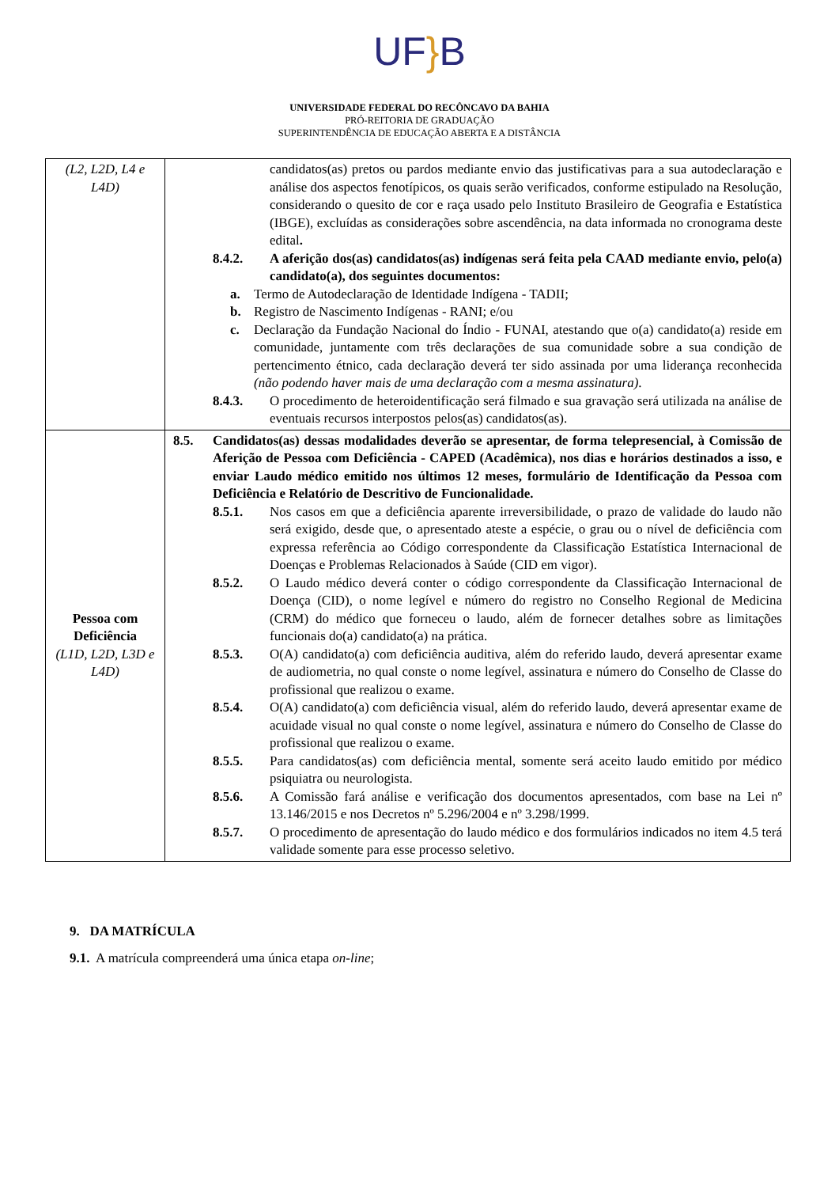UF}B
UNIVERSIDADE FEDERAL DO RECÔNCAVO DA BAHIA
PRÓ-REITORIA DE GRADUAÇÃO
SUPERINTENDÊNCIA DE EDUCAÇÃO ABERTA E A DISTÂNCIA
| (L2, L2D, L4 e L4D) | candidatos(as) pretos ou pardos mediante envio das justificativas para a sua autodeclaração e análise dos aspectos fenotípicos, os quais serão verificados, conforme estipulado na Resolução, considerando o quesito de cor e raça usado pelo Instituto Brasileiro de Geografia e Estatística (IBGE), excluídas as considerações sobre ascendência, na data informada no cronograma deste edital . 8.4.2. A aferição dos(as) candidatos(as) indígenas será feita pela CAAD mediante envio, pelo(a) candidato(a), dos seguintes documentos: a. Termo de Autodeclaração de Identidade Indígena - TADII; b. Registro de Nascimento Indígenas - RANI; e/ou c. Declaração da Fundação Nacional do Índio - FUNAI, atestando que o(a) candidato(a) reside em comunidade, juntamente com três declarações de sua comunidade sobre a sua condição de pertencimento étnico, cada declaração deverá ter sido assinada por uma liderança reconhecida (não podendo haver mais de uma declaração com a mesma assinatura) . 8.4.3. O procedimento de heteroidentificação será filmado e sua gravação será utilizada na análise de eventuais recursos interpostos pelos(as) candidatos(as). |
| Pessoa com Deficiência (L1D, L2D, L3D e L4D) | 8.5. Candidatos(as) dessas modalidades deverão se apresentar, de forma telepresencial, à Comissão de Aferição de Pessoa com Deficiência - CAPED (Acadêmica), nos dias e horários destinados a isso, e enviar Laudo médico emitido nos últimos 12 meses, formulário de Identificação da Pessoa com Deficiência e Relatório de Descritivo de Funcionalidade. 8.5.1. Nos casos em que a deficiência aparente irreversibilidade, o prazo de validade do laudo não será exigido, desde que, o apresentado ateste a espécie, o grau ou o nível de deficiência com expressa referência ao Código correspondente da Classificação Estatística Internacional de Doenças e Problemas Relacionados à Saúde (CID em vigor). 8.5.2. O Laudo médico deverá conter o código correspondente da Classificação Internacional de Doença (CID), o nome legível e número do registro no Conselho Regional de Medicina (CRM) do médico que forneceu o laudo, além de fornecer detalhes sobre as limitações funcionais do(a) candidato(a) na prática. 8.5.3. O(A) candidato(a) com deficiência auditiva, além do referido laudo, deverá apresentar exame de audiometria, no qual conste o nome legível, assinatura e número do Conselho de Classe do profissional que realizou o exame. 8.5.4. O(A) candidato(a) com deficiência visual, além do referido laudo, deverá apresentar exame de acuidade visual no qual conste o nome legível, assinatura e número do Conselho de Classe do profissional que realizou o exame. 8.5.5. Para candidatos(as) com deficiência mental, somente será aceito laudo emitido por médico psiquiatra ou neurologista. 8.5.6. A Comissão fará análise e verificação dos documentos apresentados, com base na Lei nº 13.146/2015 e nos Decretos nº 5.296/2004 e nº 3.298/1999. 8.5.7. O procedimento de apresentação do laudo médico e dos formulários indicados no item 4.5 terá validade somente para esse processo seletivo. |
9. DA MATRÍCULA
9.1. A matrícula compreenderá uma única etapa on-line;